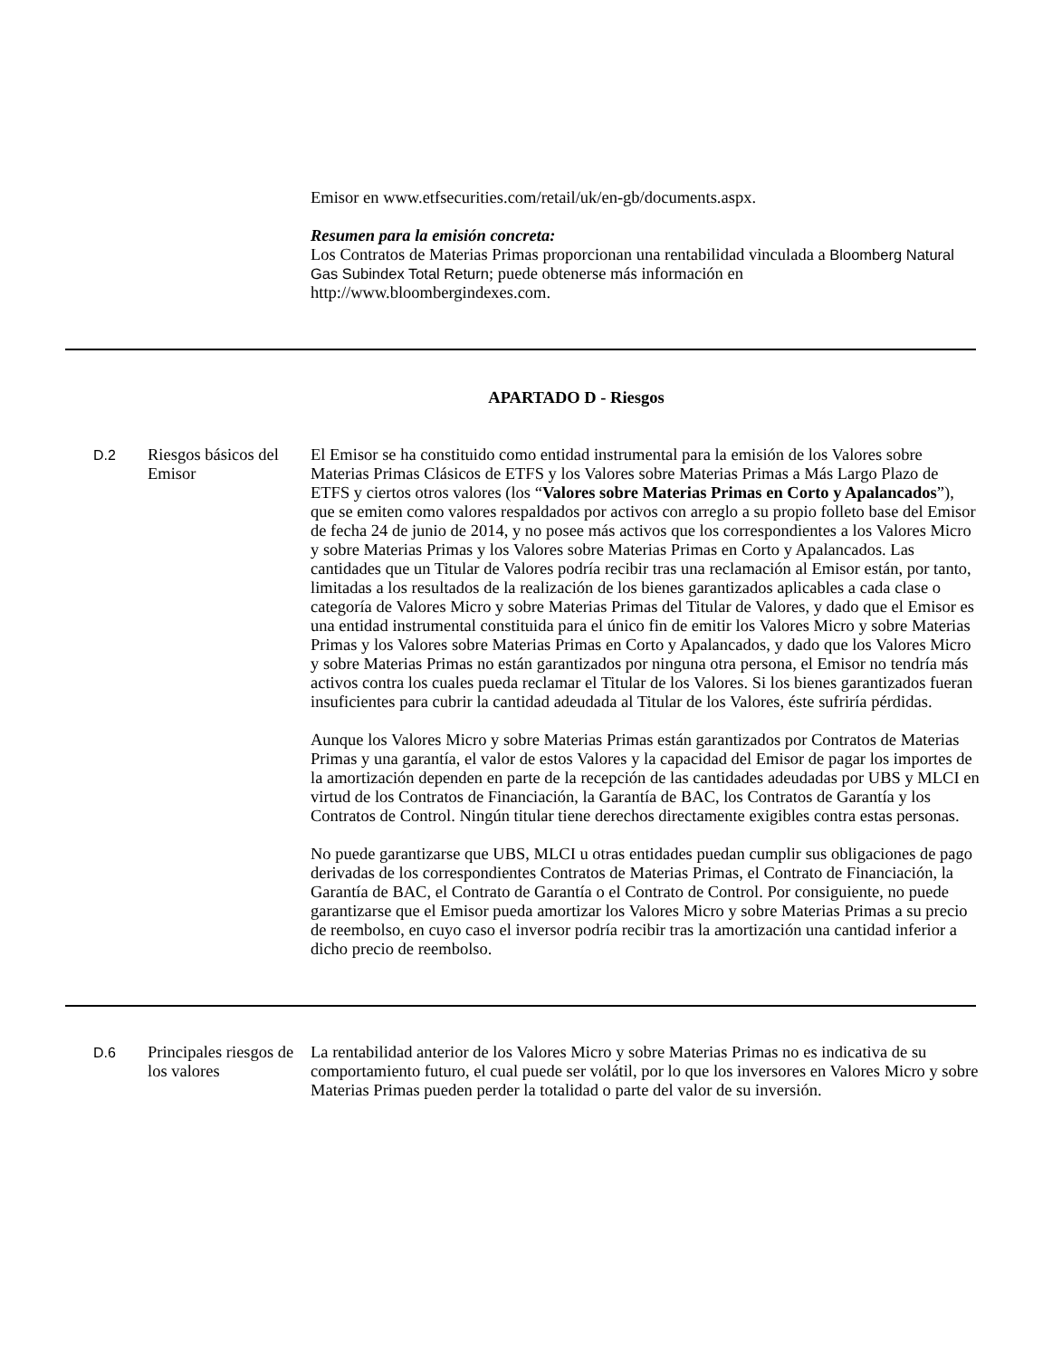Emisor en www.etfsecurities.com/retail/uk/en-gb/documents.aspx.
Resumen para la emisión concreta:
Los Contratos de Materias Primas proporcionan una rentabilidad vinculada a Bloomberg Natural Gas Subindex Total Return; puede obtenerse más información en http://www.bloombergindexes.com.
APARTADO D - Riesgos
D.2
Riesgos básicos del Emisor
El Emisor se ha constituido como entidad instrumental para la emisión de los Valores sobre Materias Primas Clásicos de ETFS y los Valores sobre Materias Primas a Más Largo Plazo de ETFS y ciertos otros valores (los “Valores sobre Materias Primas en Corto y Apalancados”), que se emiten como valores respaldados por activos con arreglo a su propio folleto base del Emisor de fecha 24 de junio de 2014, y no posee más activos que los correspondientes a los Valores Micro y sobre Materias Primas y los Valores sobre Materias Primas en Corto y Apalancados. Las cantidades que un Titular de Valores podría recibir tras una reclamación al Emisor están, por tanto, limitadas a los resultados de la realización de los bienes garantizados aplicables a cada clase o categoría de Valores Micro y sobre Materias Primas del Titular de Valores, y dado que el Emisor es una entidad instrumental constituida para el único fin de emitir los Valores Micro y sobre Materias Primas y los Valores sobre Materias Primas en Corto y Apalancados, y dado que los Valores Micro y sobre Materias Primas no están garantizados por ninguna otra persona, el Emisor no tendría más activos contra los cuales pueda reclamar el Titular de los Valores. Si los bienes garantizados fueran insuficientes para cubrir la cantidad adeudada al Titular de los Valores, éste sufriría pérdidas.
Aunque los Valores Micro y sobre Materias Primas están garantizados por Contratos de Materias Primas y una garantía, el valor de estos Valores y la capacidad del Emisor de pagar los importes de la amortización dependen en parte de la recepción de las cantidades adeudadas por UBS y MLCI en virtud de los Contratos de Financiación, la Garantía de BAC, los Contratos de Garantía y los Contratos de Control. Ningún titular tiene derechos directamente exigibles contra estas personas.
No puede garantizarse que UBS, MLCI u otras entidades puedan cumplir sus obligaciones de pago derivadas de los correspondientes Contratos de Materias Primas, el Contrato de Financiación, la Garantía de BAC, el Contrato de Garantía o el Contrato de Control. Por consiguiente, no puede garantizarse que el Emisor pueda amortizar los Valores Micro y sobre Materias Primas a su precio de reembolso, en cuyo caso el inversor podría recibir tras la amortización una cantidad inferior a dicho precio de reembolso.
D.6
Principales riesgos de los valores
La rentabilidad anterior de los Valores Micro y sobre Materias Primas no es indicativa de su comportamiento futuro, el cual puede ser volátil, por lo que los inversores en Valores Micro y sobre Materias Primas pueden perder la totalidad o parte del valor de su inversión.